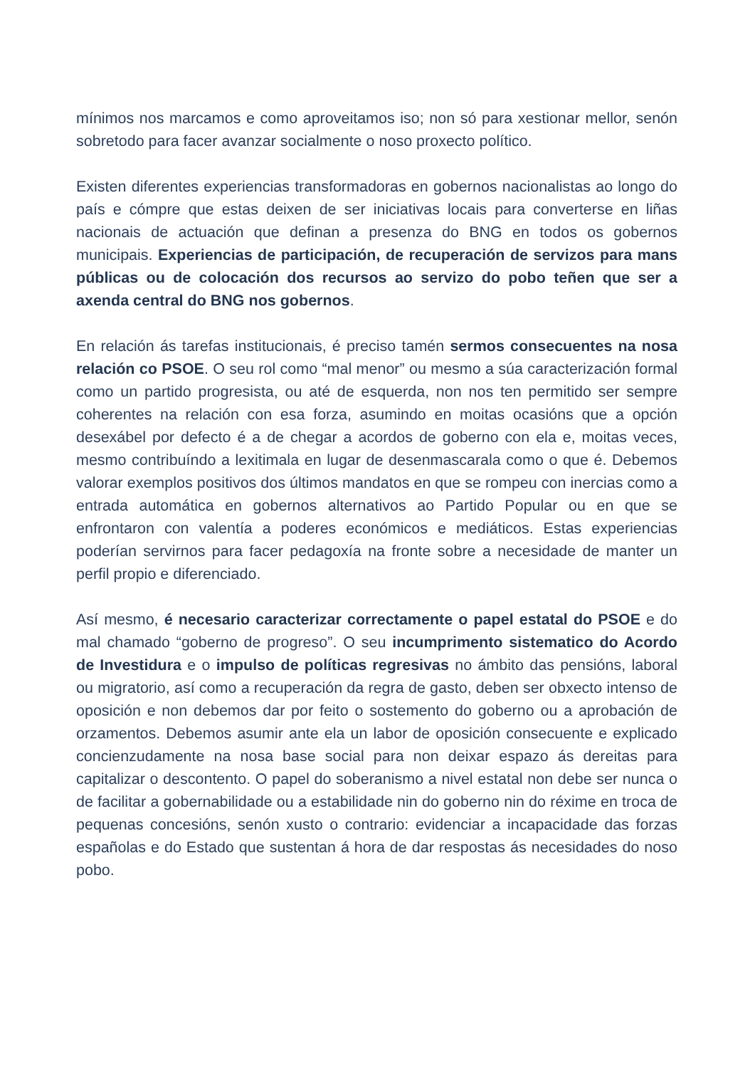mínimos nos marcamos e como aproveitamos iso; non só para xestionar mellor, senón sobretodo para facer avanzar socialmente o noso proxecto político.
Existen diferentes experiencias transformadoras en gobernos nacionalistas ao longo do país e cómpre que estas deixen de ser iniciativas locais para converterse en liñas nacionais de actuación que definan a presenza do BNG en todos os gobernos municipais. Experiencias de participación, de recuperación de servizos para mans públicas ou de colocación dos recursos ao servizo do pobo teñen que ser a axenda central do BNG nos gobernos.
En relación ás tarefas institucionais, é preciso tamén sermos consecuentes na nosa relación co PSOE. O seu rol como “mal menor” ou mesmo a súa caracterización formal como un partido progresista, ou até de esquerda, non nos ten permitido ser sempre coherentes na relación con esa forza, asumindo en moitas ocasións que a opción desexábel por defecto é a de chegar a acordos de goberno con ela e, moitas veces, mesmo contribuíndo a lexitimala en lugar de desenmascarala como o que é. Debemos valorar exemplos positivos dos últimos mandatos en que se rompeu con inercias como a entrada automática en gobernos alternativos ao Partido Popular ou en que se enfrontaron con valentía a poderes económicos e mediáticos. Estas experiencias poderían servirnos para facer pedagoxía na fronte sobre a necesidade de manter un perfil propio e diferenciado.
Así mesmo, é necesario caracterizar correctamente o papel estatal do PSOE e do mal chamado “goberno de progreso”. O seu incumprimento sistematico do Acordo de Investidura e o impulso de políticas regresivas no ámbito das pensións, laboral ou migratorio, así como a recuperación da regra de gasto, deben ser obxecto intenso de oposición e non debemos dar por feito o sostemento do goberno ou a aprobación de orzamentos. Debemos asumir ante ela un labor de oposición consecuente e explicado concienzudamente na nosa base social para non deixar espazo ás dereitas para capitalizar o descontento. O papel do soberanismo a nivel estatal non debe ser nunca o de facilitar a gobernabilidade ou a estabilidade nin do goberno nin do réxime en troca de pequenas concesións, senón xusto o contrario: evidenciar a incapacidade das forzas españolas e do Estado que sustentan á hora de dar respostas ás necesidades do noso pobo.